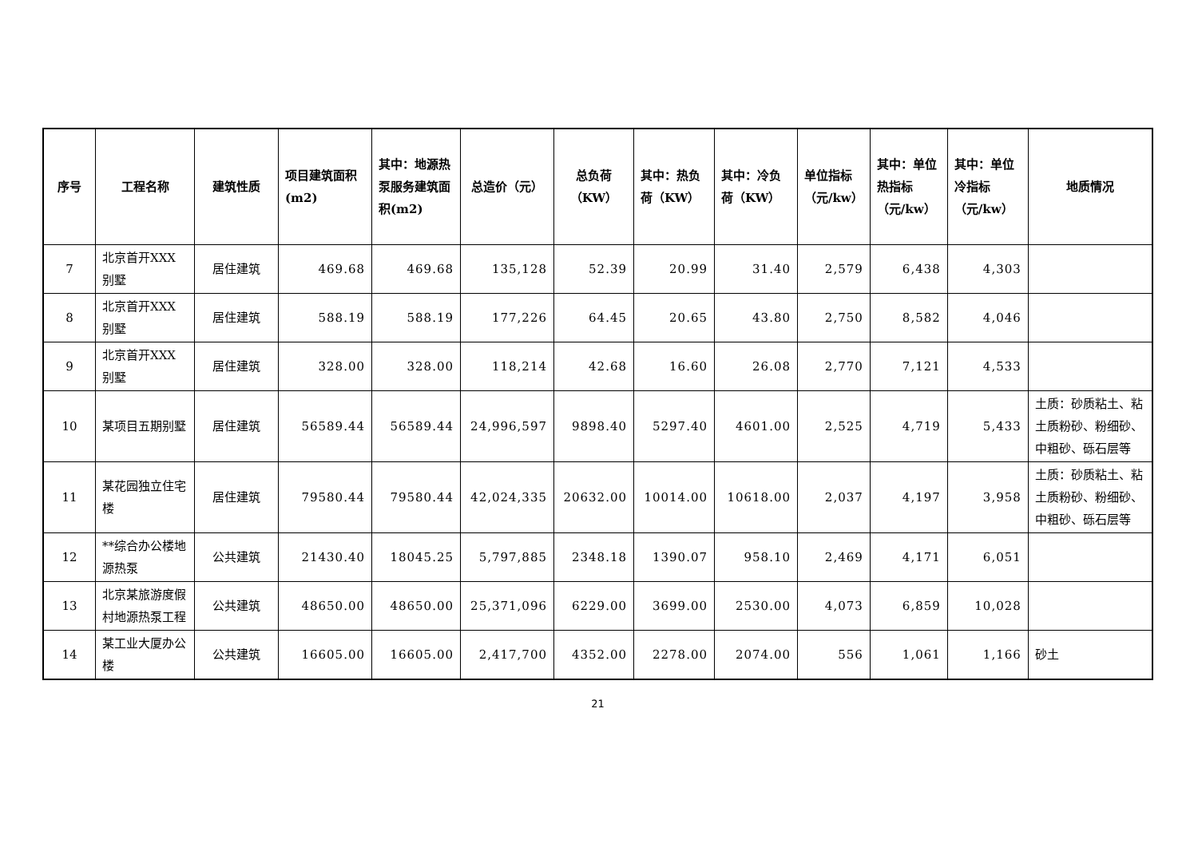| 序号 | 工程名称 | 建筑性质 | 项目建筑面积(m2) | 其中：地源热泵服务建筑面积(m2) | 总造价（元） | 总负荷（KW） | 其中：热负荷（KW） | 其中：冷负荷（KW） | 单位指标（元/kw） | 其中：单位热指标（元/kw） | 其中：单位冷指标（元/kw） | 地质情况 |
| --- | --- | --- | --- | --- | --- | --- | --- | --- | --- | --- | --- | --- |
| 7 | 北京首开XXX别墅 | 居住建筑 | 469.68 | 469.68 | 135,128 | 52.39 | 20.99 | 31.40 | 2,579 | 6,438 | 4,303 | |
| 8 | 北京首开XXX别墅 | 居住建筑 | 588.19 | 588.19 | 177,226 | 64.45 | 20.65 | 43.80 | 2,750 | 8,582 | 4,046 | |
| 9 | 北京首开XXX别墅 | 居住建筑 | 328.00 | 328.00 | 118,214 | 42.68 | 16.60 | 26.08 | 2,770 | 7,121 | 4,533 | |
| 10 | 某项目五期别墅 | 居住建筑 | 56589.44 | 56589.44 | 24,996,597 | 9898.40 | 5297.40 | 4601.00 | 2,525 | 4,719 | 5,433 | 土质：砂质粘土、粘土质粉砂、粉细砂、中粗砂、砾石层等 |
| 11 | 某花园独立住宅楼 | 居住建筑 | 79580.44 | 79580.44 | 42,024,335 | 20632.00 | 10014.00 | 10618.00 | 2,037 | 4,197 | 3,958 | 土质：砂质粘土、粘土质粉砂、粉细砂、中粗砂、砾石层等 |
| 12 | **综合办公楼地源热泵 | 公共建筑 | 21430.40 | 18045.25 | 5,797,885 | 2348.18 | 1390.07 | 958.10 | 2,469 | 4,171 | 6,051 | |
| 13 | 北京某旅游度假村地源热泵工程 | 公共建筑 | 48650.00 | 48650.00 | 25,371,096 | 6229.00 | 3699.00 | 2530.00 | 4,073 | 6,859 | 10,028 | |
| 14 | 某工业大厦办公楼 | 公共建筑 | 16605.00 | 16605.00 | 2,417,700 | 4352.00 | 2278.00 | 2074.00 | 556 | 1,061 | 1,166 | 砂土 |
21